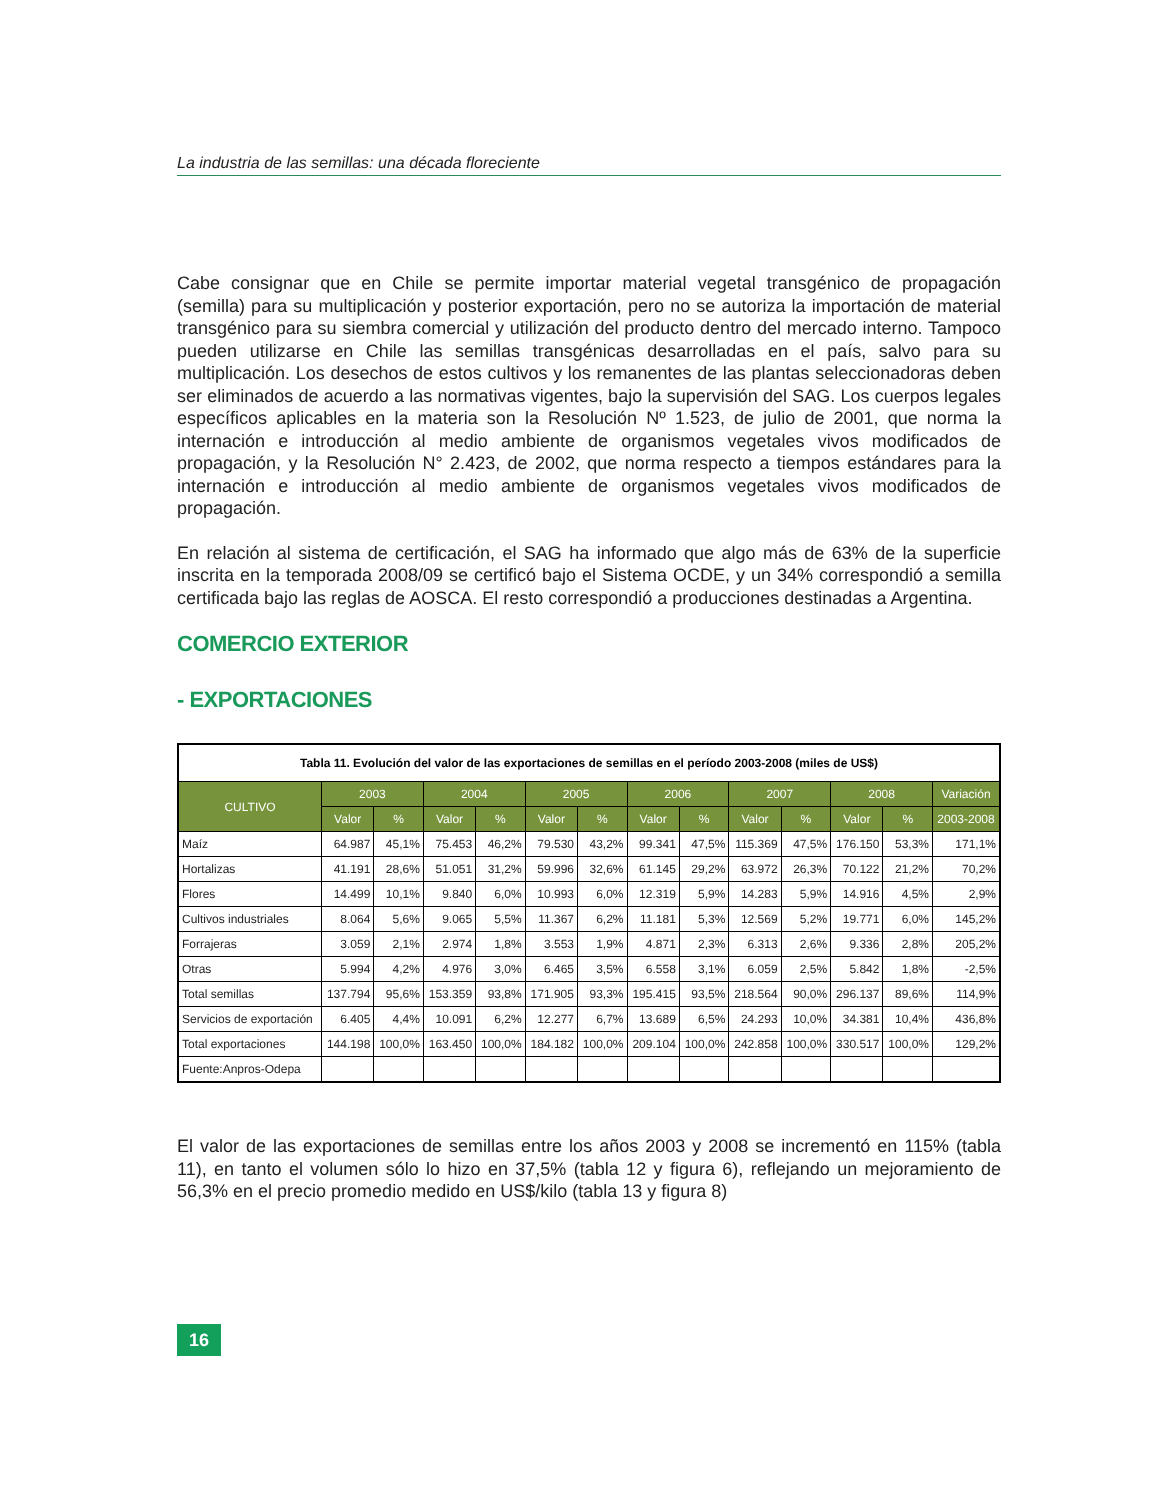La industria de las semillas: una década floreciente
Cabe consignar que en Chile se permite importar material vegetal transgénico de propagación (semilla) para su multiplicación y posterior exportación, pero no se autoriza la importación de material transgénico para su siembra comercial y utilización del producto dentro del mercado interno. Tampoco pueden utilizarse en Chile las semillas transgénicas desarrolladas en el país, salvo para su multiplicación. Los desechos de estos cultivos y los remanentes de las plantas seleccionadoras deben ser eliminados de acuerdo a las normativas vigentes, bajo la supervisión del SAG. Los cuerpos legales específicos aplicables en la materia son la Resolución Nº 1.523, de julio de 2001, que norma la internación e introducción al medio ambiente de organismos vegetales vivos modificados de propagación, y la Resolución N° 2.423, de 2002, que norma respecto a tiempos estándares para la internación e introducción al medio ambiente de organismos vegetales vivos modificados de propagación.
En relación al sistema de certificación, el SAG ha informado que algo más de 63% de la superficie inscrita en la temporada 2008/09 se certificó bajo el Sistema OCDE, y un 34% correspondió a semilla certificada bajo las reglas de AOSCA. El resto correspondió a producciones destinadas a Argentina.
COMERCIO EXTERIOR
- EXPORTACIONES
| Tabla 11. Evolución del valor de las exportaciones de semillas en el período 2003-2008 (miles de US$) | | | | | | | | | | | | | |
| --- | --- | --- | --- | --- | --- | --- | --- | --- | --- | --- | --- | --- | --- |
| CULTIVO | 2003 | | 2004 | | 2005 | | 2006 | | 2007 | | 2008 | | Variación |
| | Valor | % | Valor | % | Valor | % | Valor | % | Valor | % | Valor | % | 2003-2008 |
| Maíz | 64.987 | 45,1% | 75.453 | 46,2% | 79.530 | 43,2% | 99.341 | 47,5% | 115.369 | 47,5% | 176.150 | 53,3% | 171,1% |
| Hortalizas | 41.191 | 28,6% | 51.051 | 31,2% | 59.996 | 32,6% | 61.145 | 29,2% | 63.972 | 26,3% | 70.122 | 21,2% | 70,2% |
| Flores | 14.499 | 10,1% | 9.840 | 6,0% | 10.993 | 6,0% | 12.319 | 5,9% | 14.283 | 5,9% | 14.916 | 4,5% | 2,9% |
| Cultivos industriales | 8.064 | 5,6% | 9.065 | 5,5% | 11.367 | 6,2% | 11.181 | 5,3% | 12.569 | 5,2% | 19.771 | 6,0% | 145,2% |
| Forrajeras | 3.059 | 2,1% | 2.974 | 1,8% | 3.553 | 1,9% | 4.871 | 2,3% | 6.313 | 2,6% | 9.336 | 2,8% | 205,2% |
| Otras | 5.994 | 4,2% | 4.976 | 3,0% | 6.465 | 3,5% | 6.558 | 3,1% | 6.059 | 2,5% | 5.842 | 1,8% | -2,5% |
| Total semillas | 137.794 | 95,6% | 153.359 | 93,8% | 171.905 | 93,3% | 195.415 | 93,5% | 218.564 | 90,0% | 296.137 | 89,6% | 114,9% |
| Servicios de exportación | 6.405 | 4,4% | 10.091 | 6,2% | 12.277 | 6,7% | 13.689 | 6,5% | 24.293 | 10,0% | 34.381 | 10,4% | 436,8% |
| Total exportaciones | 144.198 | 100,0% | 163.450 | 100,0% | 184.182 | 100,0% | 209.104 | 100,0% | 242.858 | 100,0% | 330.517 | 100,0% | 129,2% |
| Fuente:Anpros-Odepa | | | | | | | | | | | | | |
El valor de las exportaciones de semillas entre los años 2003 y 2008 se incrementó en 115% (tabla 11), en tanto el volumen sólo lo hizo en 37,5% (tabla 12 y figura 6), reflejando un mejoramiento de 56,3% en el precio promedio medido en US$/kilo (tabla 13 y figura 8)
16